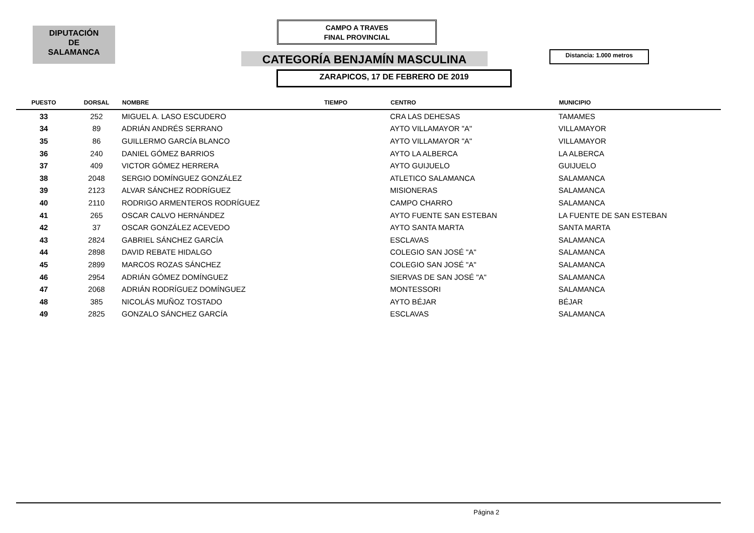DIPUTACIÓN
DE
SALAMANCA
CAMPO A TRAVES
FINAL PROVINCIAL
CATEGORÍA BENJAMÍN MASCULINA Distancia: 1.000 metros
ZARAPICOS, 17 DE FEBRERO DE 2019
| PUESTO | DORSAL | NOMBRE | TIEMPO | CENTRO | MUNICIPIO |
| --- | --- | --- | --- | --- | --- |
| 33 | 252 | MIGUEL A. LASO ESCUDERO | | CRA LAS DEHESAS | TAMAMES |
| 34 | 89 | ADRIÁN ANDRÉS SERRANO | | AYTO VILLAMAYOR "A" | VILLAMAYOR |
| 35 | 86 | GUILLERMO GARCÍA BLANCO | | AYTO VILLAMAYOR "A" | VILLAMAYOR |
| 36 | 240 | DANIEL GÓMEZ BARRIOS | | AYTO LA ALBERCA | LA ALBERCA |
| 37 | 409 | VICTOR GÓMEZ HERRERA | | AYTO GUIJUELO | GUIJUELO |
| 38 | 2048 | SERGIO DOMÍNGUEZ GONZÁLEZ | | ATLETICO SALAMANCA | SALAMANCA |
| 39 | 2123 | ALVAR SÁNCHEZ RODRÍGUEZ | | MISIONERAS | SALAMANCA |
| 40 | 2110 | RODRIGO ARMENTEROS RODRÍGUEZ | | CAMPO CHARRO | SALAMANCA |
| 41 | 265 | OSCAR CALVO HERNÁNDEZ | | AYTO FUENTE SAN ESTEBAN | LA FUENTE DE SAN ESTEBAN |
| 42 | 37 | OSCAR GONZÁLEZ ACEVEDO | | AYTO SANTA MARTA | SANTA MARTA |
| 43 | 2824 | GABRIEL SÁNCHEZ GARCÍA | | ESCLAVAS | SALAMANCA |
| 44 | 2898 | DAVID REBATE HIDALGO | | COLEGIO SAN JOSÉ "A" | SALAMANCA |
| 45 | 2899 | MARCOS ROZAS SÁNCHEZ | | COLEGIO SAN JOSÉ "A" | SALAMANCA |
| 46 | 2954 | ADRIÁN GÓMEZ DOMÍNGUEZ | | SIERVAS DE SAN JOSÉ "A" | SALAMANCA |
| 47 | 2068 | ADRIÁN RODRÍGUEZ DOMÍNGUEZ | | MONTESSORI | SALAMANCA |
| 48 | 385 | NICOLÁS MUÑOZ TOSTADO | | AYTO BÉJAR | BÉJAR |
| 49 | 2825 | GONZALO SÁNCHEZ GARCÍA | | ESCLAVAS | SALAMANCA |
Página 2